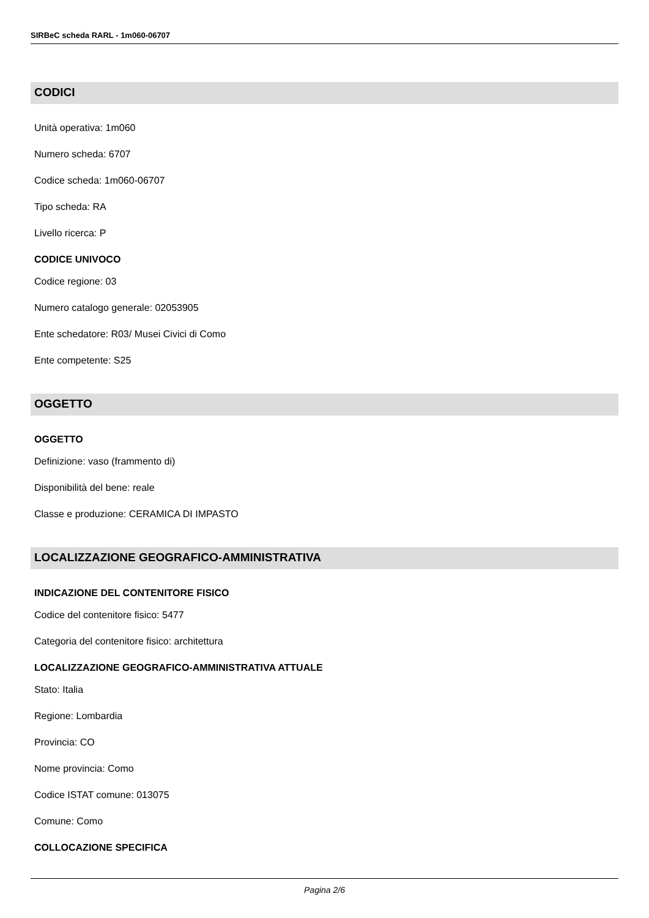SIRBeC scheda RARL - 1m060-06707
CODICI
Unità operativa: 1m060
Numero scheda: 6707
Codice scheda: 1m060-06707
Tipo scheda: RA
Livello ricerca: P
CODICE UNIVOCO
Codice regione: 03
Numero catalogo generale: 02053905
Ente schedatore: R03/ Musei Civici di Como
Ente competente: S25
OGGETTO
OGGETTO
Definizione: vaso (frammento di)
Disponibilità del bene: reale
Classe e produzione: CERAMICA DI IMPASTO
LOCALIZZAZIONE GEOGRAFICO-AMMINISTRATIVA
INDICAZIONE DEL CONTENITORE FISICO
Codice del contenitore fisico: 5477
Categoria del contenitore fisico: architettura
LOCALIZZAZIONE GEOGRAFICO-AMMINISTRATIVA ATTUALE
Stato: Italia
Regione: Lombardia
Provincia: CO
Nome provincia: Como
Codice ISTAT comune: 013075
Comune: Como
COLLOCAZIONE SPECIFICA
Pagina 2/6